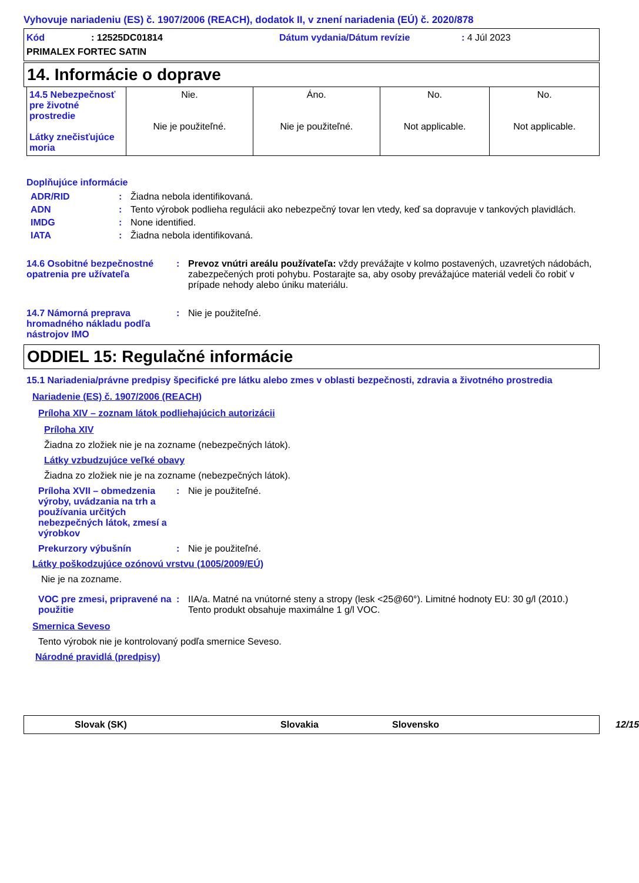Vyhovuje nariadeniu (ES) č. 1907/2006 (REACH), dodatok II, v znení nariadenia (EÚ) č. 2020/878
Kód: 12525DC01814 Dátum vydania/Dátum revízie: 4 Júl 2023 PRIMALEX FORTEC SATIN
14. Informácie o doprave
| 14.5 Nebezpečnosť pre životné prostredie Látky znečisťujúce moria | Nie. Nie je použiteľné. | Áno. Nie je použiteľné. | No. Not applicable. | No. Not applicable. |
Doplňujúce informácie
ADR/RID: Žiadna nebola identifikovaná.
ADN: Tento výrobok podlieha regulácii ako nebezpečný tovar len vtedy, keď sa dopravuje v tankových plavidlách.
IMDG: None identified.
IATA: Žiadna nebola identifikovaná.
14.6 Osobitné bezpečnostné opatrenia pre užívateľa: Prevoz vnútri areálu používateľa: vždy prevážajte v kolmo postavených, uzavretých nádobách, zabezpečených proti pohybu. Postarajte sa, aby osoby prevážajúce materiál vedeli čo robiť v prípade nehody alebo úniku materiálu.
14.7 Námorná preprava hromadného nákladu podľa nástrojov IMO: Nie je použiteľné.
ODDIEL 15: Regulačné informácie
15.1 Nariadenia/právne predpisy špecifické pre látku alebo zmes v oblasti bezpečnosti, zdravia a životného prostredia
Nariadenie (ES) č. 1907/2006 (REACH)
Príloha XIV – zoznam látok podliehajúcich autorizácii
Príloha XIV
Žiadna zo zložiek nie je na zozname (nebezpečných látok).
Látky vzbudzujúce veľké obavy
Žiadna zo zložiek nie je na zozname (nebezpečných látok).
Príloha XVII – obmedzenia výroby, uvádzania na trh a používania určitých nebezpečných látok, zmesí a výrobkov: Nie je použiteľné.
Prekurzory výbušnín: Nie je použiteľné.
Látky poškodzujúce ozónovú vrstvu (1005/2009/EÚ)
Nie je na zozname.
VOC pre zmesi, pripravené na použitie: IIA/a. Matné na vnútorné steny a stropy (lesk <25@60°). Limitné hodnoty EU: 30 g/l (2010.)
Tento produkt obsahuje maximálne 1 g/l VOC.
Smernica Seveso
Tento výrobok nie je kontrolovaný podľa smernice Seveso.
Národné pravidlá (predpisy)
Slovak (SK) Slovakia Slovensko 12/15